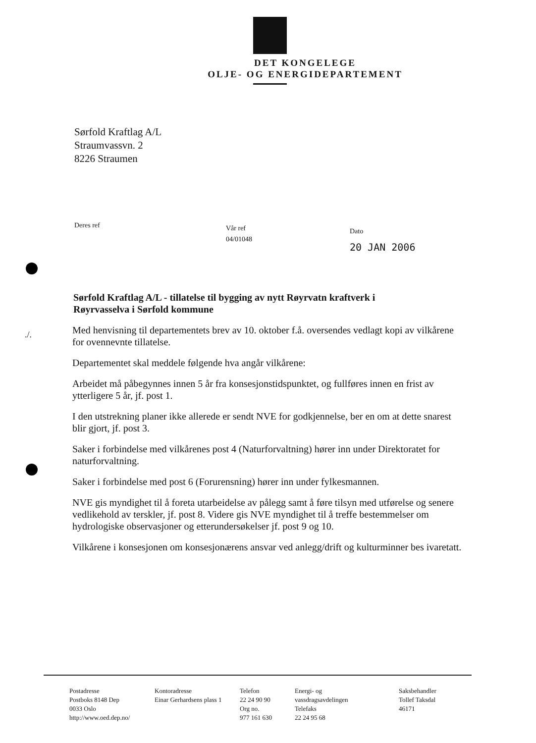DET KONGELEGE
OLJE- OG ENERGIDEPARTEMENT
Sørfold Kraftlag A/L
Straumvassvn. 2
8226 Straumen
Deres ref
Vår ref
04/01048
Dato
20 JAN 2006
Sørfold Kraftlag A/L - tillatelse til bygging av nytt Røyrvatn kraftverk i Røyrvasselva i Sørfold kommune
./.
Med henvisning til departementets brev av 10. oktober f.å. oversendes vedlagt kopi av vilkårene for ovennevnte tillatelse.
Departementet skal meddele følgende hva angår vilkårene:
Arbeidet må påbegynnes innen 5 år fra konsesjonstidspunktet, og fullføres innen en frist av ytterligere 5 år, jf. post 1.
I den utstrekning planer ikke allerede er sendt NVE for godkjennelse, ber en om at dette snarest blir gjort, jf. post 3.
Saker i forbindelse med vilkårenes post 4 (Naturforvaltning) hører inn under Direktoratet for naturforvaltning.
Saker i forbindelse med post 6 (Forurensning) hører inn under fylkesmannen.
NVE gis myndighet til å foreta utarbeidelse av pålegg samt å føre tilsyn med utførelse og senere vedlikehold av terskler, jf. post 8. Videre gis NVE myndighet til å treffe bestemmelser om hydrologiske observasjoner og etterundersøkelser jf. post 9 og 10.
Vilkårene i konsesjonen om konsesjonærens ansvar ved anlegg/drift og kulturminner bes ivaretatt.
Postadresse
Postboks 8148 Dep
0033 Oslo
http://www.oed.dep.no/
Kontoradresse
Einar Gerhardsens plass 1
Telefon
22 24 90 90
Org no.
977 161 630
Energi- og
vassdragsavdelingen
Telefaks
22 24 95 68
Saksbehandler
Tollef Taksdal
46171